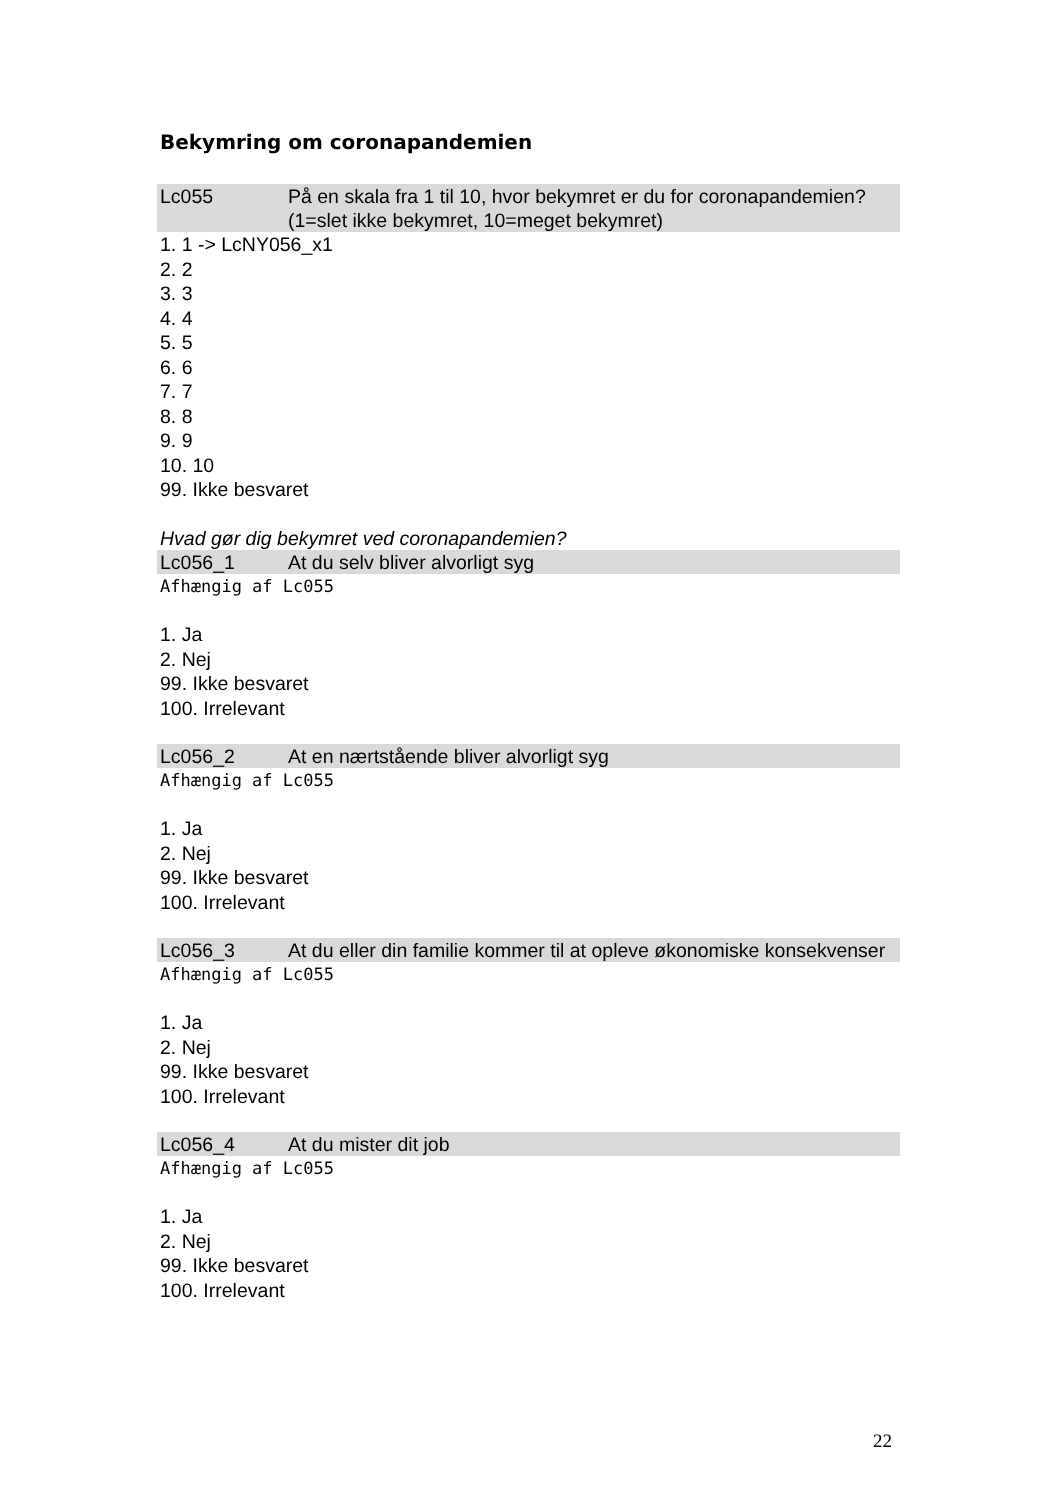Bekymring om coronapandemien
Lc055 På en skala fra 1 til 10, hvor bekymret er du for coronapandemien? (1=slet ikke bekymret, 10=meget bekymret)
1. 1 -> LcNY056_x1
2. 2
3. 3
4. 4
5. 5
6. 6
7. 7
8. 8
9. 9
10. 10
99. Ikke besvaret
Hvad gør dig bekymret ved coronapandemien?
Lc056_1 At du selv bliver alvorligt syg
Afhængig af Lc055
1. Ja
2. Nej
99. Ikke besvaret
100. Irrelevant
Lc056_2 At en nærtstående bliver alvorligt syg
Afhængig af Lc055
1. Ja
2. Nej
99. Ikke besvaret
100. Irrelevant
Lc056_3 At du eller din familie kommer til at opleve økonomiske konsekvenser
Afhængig af Lc055
1. Ja
2. Nej
99. Ikke besvaret
100. Irrelevant
Lc056_4 At du mister dit job
Afhængig af Lc055
1. Ja
2. Nej
99. Ikke besvaret
100. Irrelevant
22